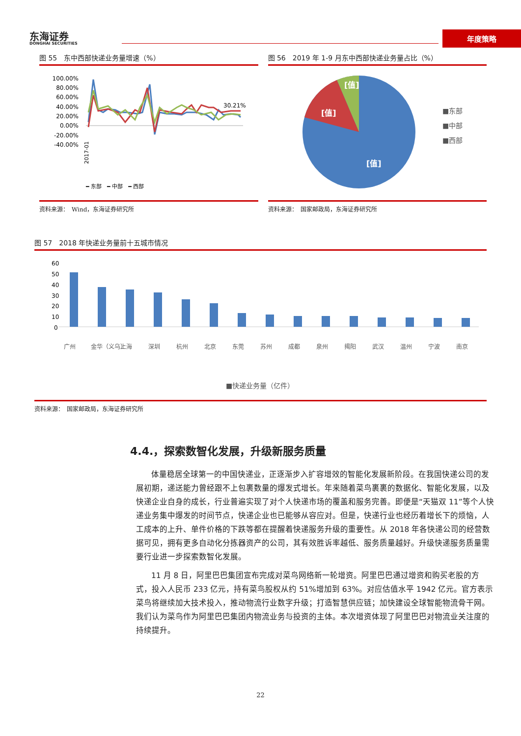东海证券
DONGHAI SECURITIES
年度策略
图 55　东中西部快递业务量增速（%）
100.00%
80.00%
60.00%
40.00%
20.00%
0.00%
-20.00%
-40.00%
30.21%
━ 东部　━ 中部　━ 西部
2017-01
资料来源：　Wind，东海证券研究所
图 56　2019 年 1-9 月东中西部快递业务量占比（%）
[值]
[值]
[值]
■东部
■中部
■西部
资料来源：　国家邮政局，东海证券研究所
图 57　2018 年快递业务量前十五城市情况
60
50
40
30
20
10
0
广州 金华（义乌） 上海 深圳 杭州 北京 东莞 苏州 成都 泉州 揭阳 武汉 温州 宁波 南京
■快递业务量（亿件）
资料来源：　国家邮政局，东海证券研究所
4.4.，探索数智化发展，升级新服务质量
体量稳居全球第一的中国快递业，正逐渐步入扩容增效的智能化发展新阶段。在我国快递公司的发展初期，递送能力曾经跟不上包裹数量的爆发式增长。年来随着菜鸟裹裹的数据化、智能化发展，以及快递企业自身的成长，行业普遍实现了对个人快递市场的覆盖和服务完善。即便是“天猫双 11”等个人快递业务集中爆发的时间节点，快递企业也已能够从容应对。但是，快递行业也经历着增长下的烦恼，人工成本的上升、单件价格的下跌等都在提醒着快递服务升级的重要性。从 2018 年各快递公司的经营数据可见，拥有更多自动化分拣器资产的公司，其有效胜诉率越低、服务质量越好。升级快递服务质量需要行业进一步探索数智化发展。
11 月 8 日，阿里巴巴集团宣布完成对菜鸟网络新一轮增资。阿里巴巴通过增资和购买老股的方式，投入人民币 233 亿元，持有菜鸟股权从约 51%增加到 63%。对应估值水平 1942 亿元。官方表示菜鸟将继续加大技术投入，推动物流行业数字升级；打造智慧供应链；加快建设全球智能物流骨干网。我们认为菜鸟作为阿里巴巴集团内物流业务与投资的主体。本次增资体现了阿里巴巴对物流业关注度的持续提升。
22